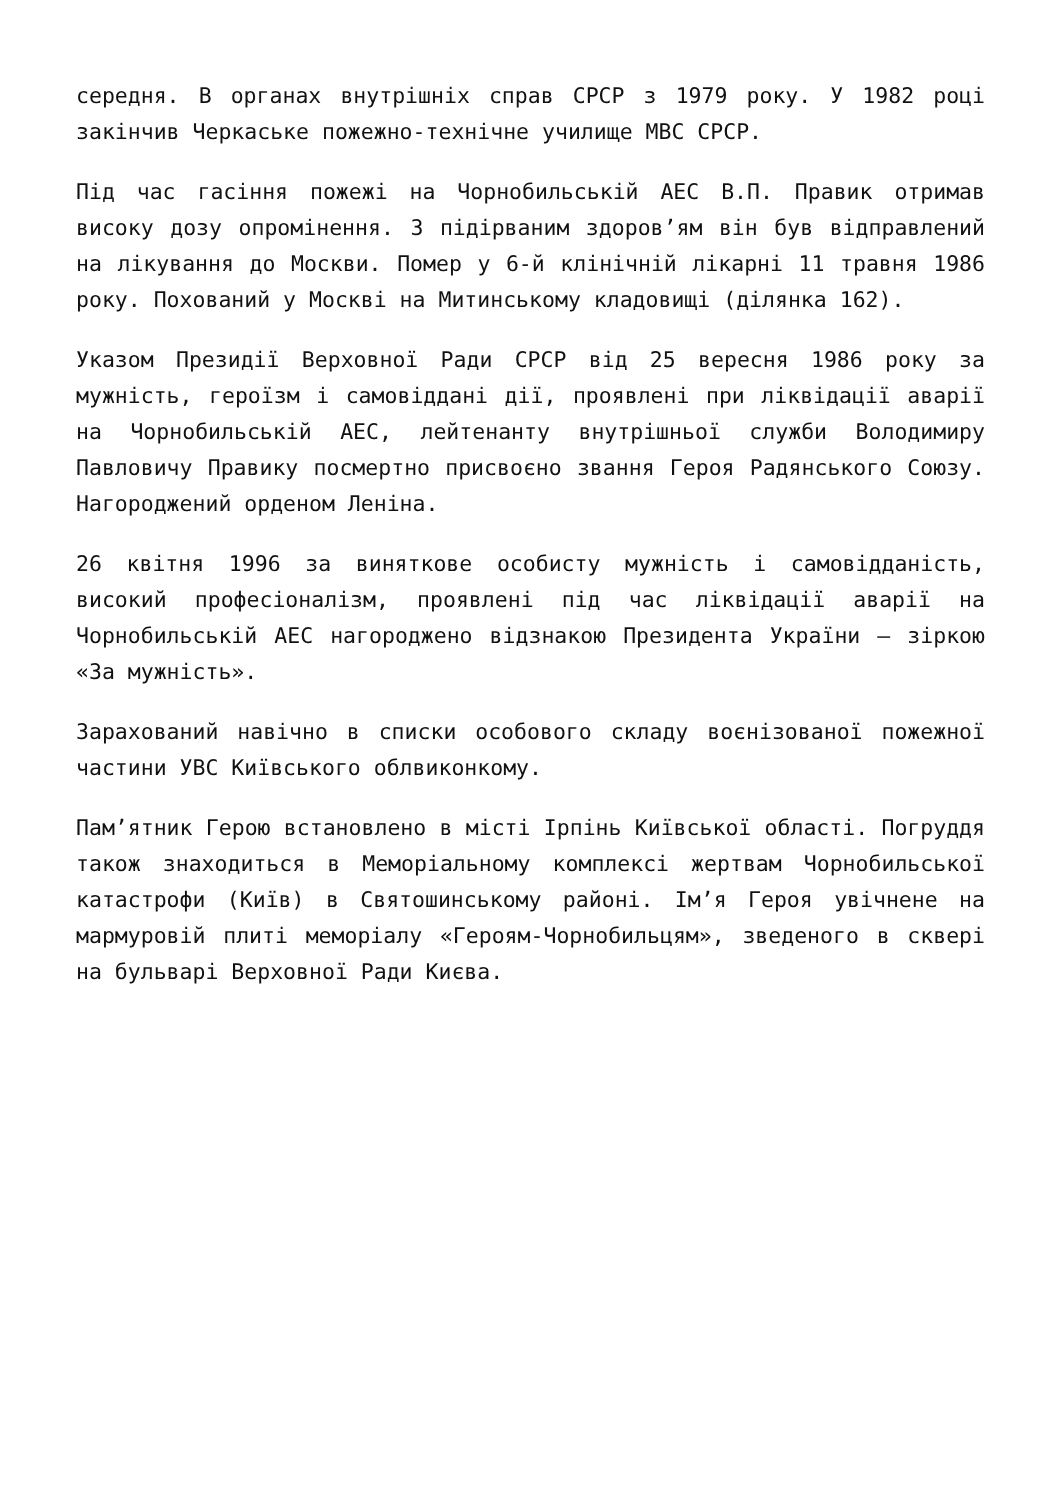середня. В органах внутрішніх справ СРСР з 1979 року. У 1982 році закінчив Черкаське пожежно-технічне училище МВС СРСР.
Під час гасіння пожежі на Чорнобильській АЕС В.П. Правик отримав високу дозу опромінення. З підірваним здоров’ям він був відправлений на лікування до Москви. Помер у 6-й клінічній лікарні 11 травня 1986 року. Похований у Москві на Митинському кладовищі (ділянка 162).
Указом Президії Верховної Ради СРСР від 25 вересня 1986 року за мужність, героїзм і самовіддані дії, проявлені при ліквідації аварії на Чорнобильській АЕС, лейтенанту внутрішньої служби Володимиру Павловичу Правику посмертно присвоєно звання Героя Радянського Союзу. Нагороджений орденом Леніна.
26 квітня 1996 за виняткове особисту мужність і самовідданість, високий професіоналізм, проявлені під час ліквідації аварії на Чорнобильській АЕС нагороджено відзнакою Президента України — зіркою «За мужність».
Зарахований навічно в списки особового складу воєнізованої пожежної частини УВС Київського облвиконкому.
Пам’ятник Герою встановлено в місті Ірпінь Київської області. Погруддя також знаходиться в Меморіальному комплексі жертвам Чорнобильської катастрофи (Київ) в Святошинському районі. Ім’я Героя увічнене на мармуровій плиті меморіалу «Героям-Чорнобильцям», зведеного в сквері на бульварі Верховної Ради Києва.